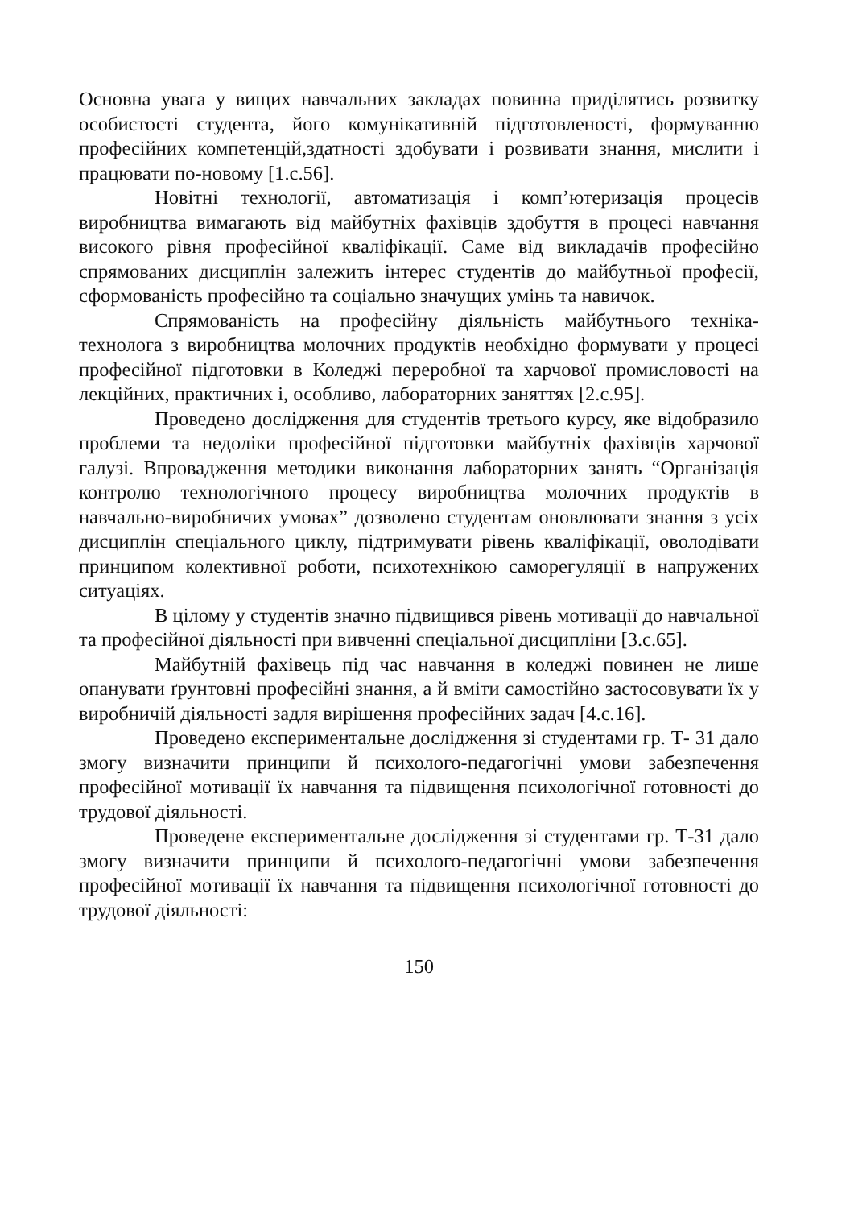Основна увага у вищих навчальних закладах повинна приділятись розвитку особистості студента, його комунікативній підготовленості, формуванню професійних компетенцій,здатності здобувати і розвивати знання, мислити і працювати по-новому [1.с.56].
Новітні технології, автоматизація і комп’ютеризація процесів виробництва вимагають від майбутніх фахівців здобуття в процесі навчання високого рівня професійної кваліфікації. Саме від викладачів професійно спрямованих дисциплін залежить інтерес студентів до майбутньої професії, сформованість професійно та соціально значущих умінь та навичок.
Спрямованість на професійну діяльність майбутнього техніка-технолога з виробництва молочних продуктів необхідно формувати у процесі професійної підготовки в Коледжі переробної та харчової промисловості на лекційних, практичних і, особливо, лабораторних заняттях [2.с.95].
Проведено дослідження для студентів третього курсу, яке відобразило проблеми та недоліки професійної підготовки майбутніх фахівців харчової галузі. Впровадження методики виконання лабораторних занять “Організація контролю технологічного процесу виробництва молочних продуктів в навчально-виробничих умовах” дозволено студентам оновлювати знання з усіх дисциплін спеціального циклу, підтримувати рівень кваліфікації, оволодівати принципом колективної роботи, психотехнікою саморегуляції в напружених ситуаціях.
В цілому у студентів значно підвищився рівень мотивації до навчальної та професійної діяльності при вивченні спеціальної дисципліни [3.с.65].
Майбутній фахівець під час навчання в коледжі повинен не лише опанувати ґрунтовні професійні знання, а й вміти самостійно застосовувати їх у виробничій діяльності задля вирішення професійних задач [4.с.16].
Проведено експериментальне дослідження зі студентами гр. Т- 31 дало змогу визначити принципи й психолого-педагогічні умови забезпечення професійної мотивації їх навчання та підвищення психологічної готовності до трудової діяльності.
Проведене експериментальне дослідження зі студентами гр. Т-31 дало змогу визначити принципи й психолого-педагогічні умови забезпечення професійної мотивації їх навчання та підвищення психологічної готовності до трудової діяльності:
150